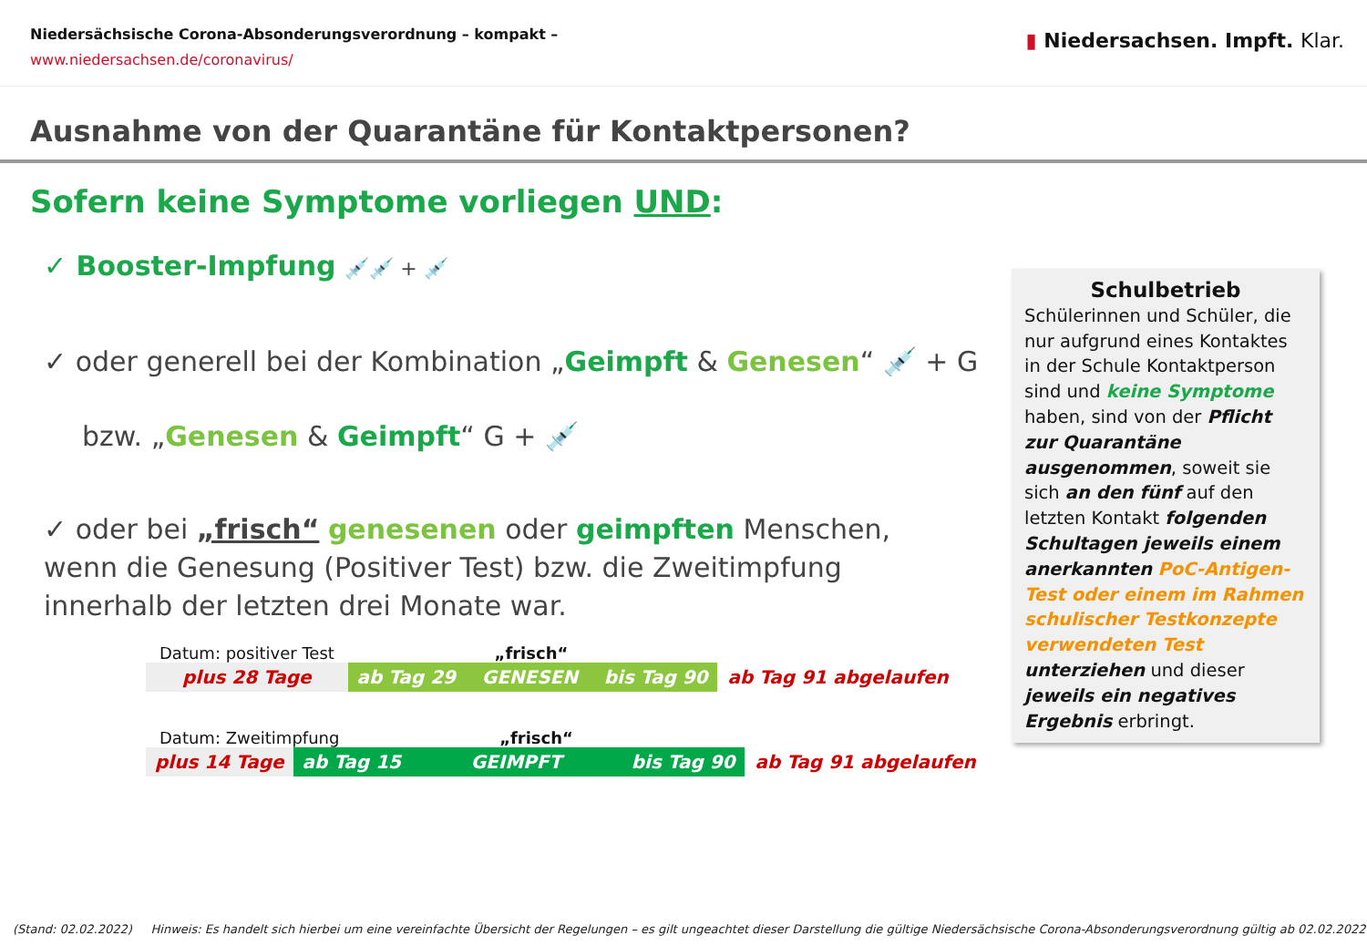Niedersächsische Corona-Absonderungsverordnung – kompakt –
www.niedersachsen.de/coronavirus/
▮ Niedersachsen. Impft. Klar.
Ausnahme von der Quarantäne für Kontaktpersonen?
Sofern keine Symptome vorliegen UND:
✓ Booster-Impfung 💉💉 + 💉
✓ oder generell bei der Kombination „Geimpft & Genesen“ 💉 + G
bzw. „Genesen & Geimpft“ G + 💉
✓ oder bei „frisch“ genesenen oder geimpften Menschen, wenn die Genesung (Positiver Test) bzw. die Zweitimpfung innerhalb der letzten drei Monate war.
Datum: positiver Test „frisch“
plus 28 Tage ab Tag 29 GENESEN bis Tag 90 ab Tag 91 abgelaufen
Datum: Zweitimpfung „frisch“
plus 14 Tage ab Tag 15 GEIMPFT bis Tag 90 ab Tag 91 abgelaufen
Schulbetrieb
Schülerinnen und Schüler, die nur aufgrund eines Kontaktes in der Schule Kontaktperson sind und keine Symptome haben, sind von der Pflicht zur Quarantäne ausgenommen, soweit sie sich an den fünf auf den letzten Kontakt folgenden Schultagen jeweils einem anerkannten PoC-Antigen-Test oder einem im Rahmen schulischer Testkonzepte verwendeten Test unterziehen und dieser jeweils ein negatives Ergebnis erbringt.
(Stand: 02.02.2022) Hinweis: Es handelt sich hierbei um eine vereinfachte Übersicht der Regelungen – es gilt ungeachtet dieser Darstellung die gültige Niedersächsische Corona-Absonderungsverordnung gültig ab 02.02.2022